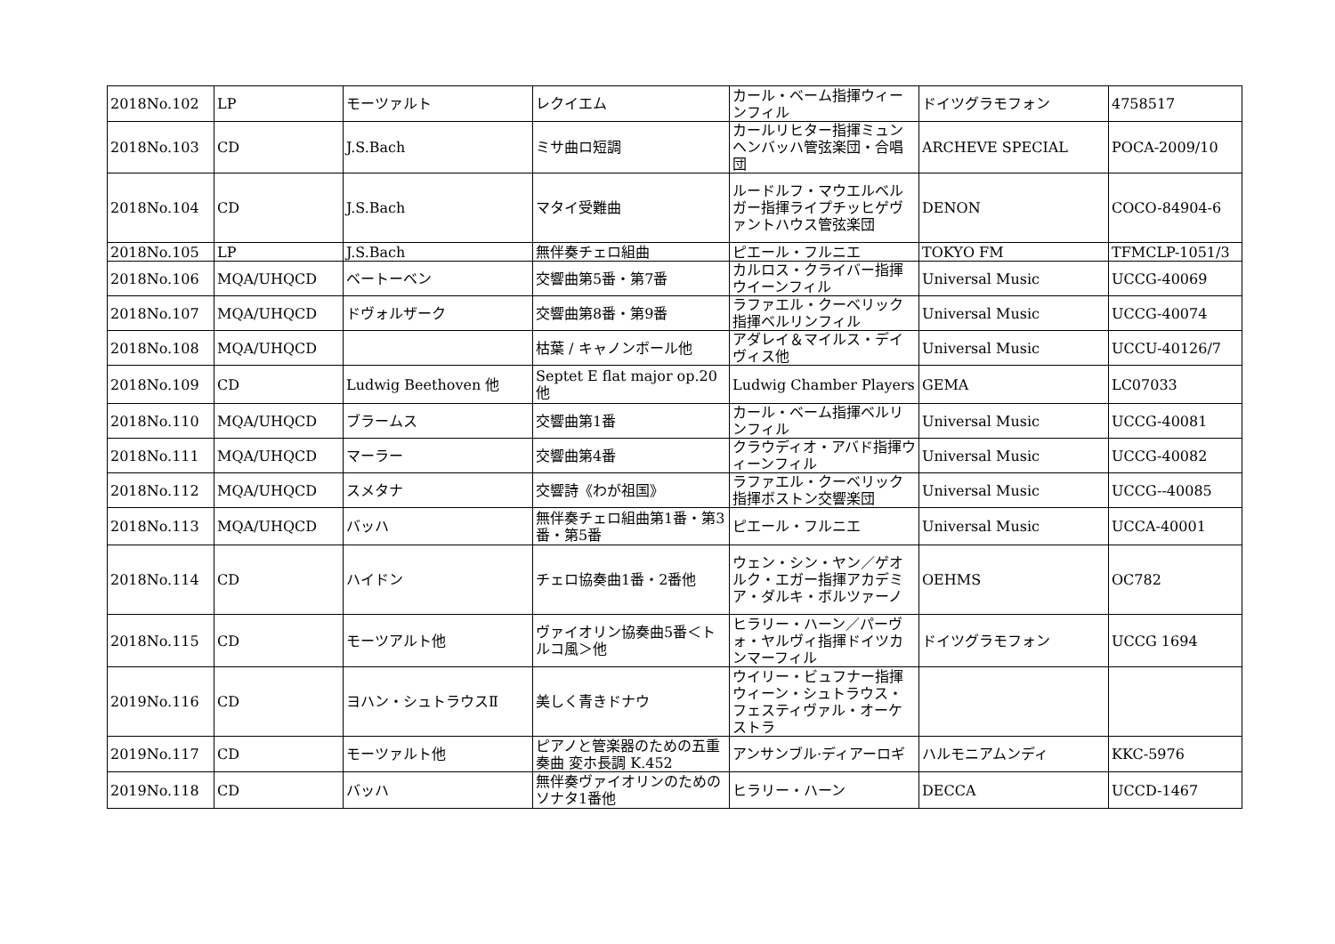| 2018No.102 | LP | モーツァルト | レクイエム | カール・ベーム指揮ウィーンフィル | ドイツグラモフォン | 4758517 |
| 2018No.103 | CD | J.S.Bach | ミサ曲ロ短調 | カールリヒター指揮ミュンヘンバッハ管弦楽団・合唱団 | ARCHEVE SPECIAL | POCA-2009/10 |
| 2018No.104 | CD | J.S.Bach | マタイ受難曲 | ルードルフ・マウエルベルガー指揮ライプチッヒゲヴァントハウス管弦楽団 | DENON | COCO-84904-6 |
| 2018No.105 | LP | J.S.Bach | 無伴奏チェロ組曲 | ピエール・フルニエ | TOKYO FM | TFMCLP-1051/3 |
| 2018No.106 | MQA/UHQCD | ベートーベン | 交響曲第5番・第7番 | カルロス・クライバー指揮ウイーンフィル | Universal Music | UCCG-40069 |
| 2018No.107 | MQA/UHQCD | ドヴォルザーク | 交響曲第8番・第9番 | ラファエル・クーベリック指揮ベルリンフィル | Universal Music | UCCG-40074 |
| 2018No.108 | MQA/UHQCD | | 枯葉 / キャノンボール他 | アダレイ＆マイルス・デイヴィス他 | Universal Music | UCCU-40126/7 |
| 2018No.109 | CD | Ludwig Beethoven 他 | Septet E flat major op.20 他 | Ludwig Chamber Players | GEMA | LC07033 |
| 2018No.110 | MQA/UHQCD | ブラームス | 交響曲第1番 | カール・ベーム指揮ベルリンフィル | Universal Music | UCCG-40081 |
| 2018No.111 | MQA/UHQCD | マーラー | 交響曲第4番 | クラウディオ・アバド指揮ウィーンフィル | Universal Music | UCCG-40082 |
| 2018No.112 | MQA/UHQCD | スメタナ | 交響詩《わが祖国》 | ラファエル・クーベリック指揮ボストン交響楽団 | Universal Music | UCCG--40085 |
| 2018No.113 | MQA/UHQCD | バッハ | 無伴奏チェロ組曲第1番・第3番・第5番 | ピエール・フルニエ | Universal Music | UCCA-40001 |
| 2018No.114 | CD | ハイドン | チェロ協奏曲1番・2番他 | ウェン・シン・ヤン／ゲオルク・エガー指揮アカデミア・ダルキ・ボルツァーノ | OEHMS | OC782 |
| 2018No.115 | CD | モーツアルト他 | ヴァイオリン協奏曲5番＜トルコ風＞他 | ヒラリー・ハーン／パーヴォ・ヤルヴィ指揮ドイツカンマーフィル | ドイツグラモフォン | UCCG 1694 |
| 2019No.116 | CD | ヨハン・シュトラウスⅡ | 美しく青きドナウ | ウイリー・ビュフナー指揮ウィーン・シュトラウス・フェスティヴァル・オーケストラ | | |
| 2019No.117 | CD | モーツァルト他 | ピアノと管楽器のための五重奏曲 変ホ長調 K.452 | アンサンブル·ディアーロギ | ハルモニアムンディ | KKC-5976 |
| 2019No.118 | CD | バッハ | 無伴奏ヴァイオリンのためのソナタ1番他 | ヒラリー・ハーン | DECCA | UCCD-1467 |